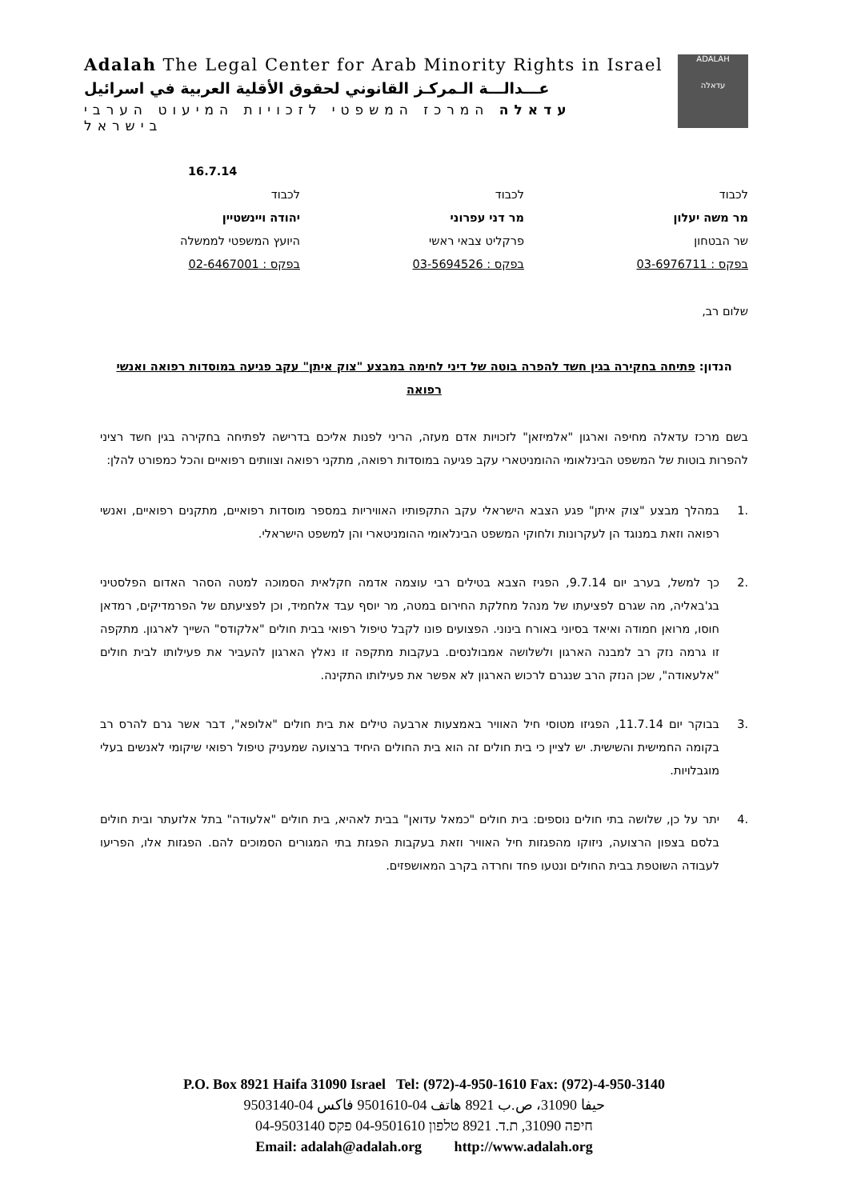ADALAH
עדאלה
Adalah The Legal Center for Arab Minority Rights in Israel
عـــدالـــة الـمركـز القانوني لحقوق الأقلية العربية في اسرائيل
עדאלה המרכז המשפטי לזכויות המיעוט הערבי בישראל
16.7.14
לכבוד
מר משה יעלון
שר הבטחון
בפקס : 03-6976711
לכבוד
מר דני עפרוני
פרקליט צבאי ראשי
בפקס : 03-5694526
לכבוד
יהודה ויינשטיין
היועץ המשפטי לממשלה
בפקס : 02-6467001
שלום רב,
הנדון: פתיחה בחקירה בגין חשד להפרה בוטה של דיני לחימה במבצע "צוק איתן" עקב פגיעה במוסדות רפואה ואנשי רפואה
בשם מרכז עדאלה מחיפה וארגון "אלמיזאן" לזכויות אדם מעזה, הריני לפנות אליכם בדרישה לפתיחה בחקירה בגין חשד רציני להפרות בוטות של המשפט הבינלאומי ההומניטארי עקב פגיעה במוסדות רפואה, מתקני רפואה וצוותים רפואיים והכל כמפורט להלן:
.1 במהלך מבצע "צוק איתן" פגע הצבא הישראלי עקב התקפותיו האוויריות במספר מוסדות רפואיים, מתקנים רפואיים, ואנשי רפואה וזאת במנוגד הן לעקרונות ולחוקי המשפט הבינלאומי ההומניטארי והן למשפט הישראלי.
.2 כך למשל, בערב יום 9.7.14, הפגיז הצבא בטילים רבי עוצמה אדמה חקלאית הסמוכה למטה הסהר האדום הפלסטיני בג'באליה, מה שגרם לפציעתו של מנהל מחלקת החירום במטה, מר יוסף עבד אלחמיד, וכן לפציעתם של הפרמדיקים, רמדאן חוסו, מרואן חמודה ואיאד בסיוני באורח בינוני. הפצועים פונו לקבל טיפול רפואי בבית חולים "אלקודס" השייך לארגון. מתקפה זו גרמה נזק רב למבנה הארגון ולשלושה אמבולנסים. בעקבות מתקפה זו נאלץ הארגון להעביר את פעילותו לבית חולים "אלעאודה", שכן הנזק הרב שנגרם לרכוש הארגון לא אפשר את פעילותו התקינה.
.3 בבוקר יום 11.7.14, הפגיזו מטוסי חיל האוויר באמצעות ארבעה טילים את בית חולים "אלופא", דבר אשר גרם להרס רב בקומה החמישית והשישית. יש לציין כי בית חולים זה הוא בית החולים היחיד ברצועה שמעניק טיפול רפואי שיקומי לאנשים בעלי מוגבלויות.
.4 יתר על כן, שלושה בתי חולים נוספים: בית חולים "כמאל עדואן" בבית לאהיא, בית חולים "אלעודה" בתל אלזעתר ובית חולים בלסם בצפון הרצועה, ניזוקו מהפגזות חיל האוויר וזאת בעקבות הפגזת בתי המגורים הסמוכים להם. הפגזות אלו, הפריעו לעבודה השוטפת בבית החולים ונטעו פחד וחרדה בקרב המאושפזים.
P.O. Box 8921 Haifa 31090 Israel Tel: (972)-4-950-1610 Fax: (972)-4-950-3140
حيفا 31090، ص.ب 8921 هاتف 04-9501610 فاكس 04-9503140
חיפה 31090, ת.ד. 8921 טלפון 04-9501610 פקס 04-9503140
Email: adalah@adalah.org http://www.adalah.org